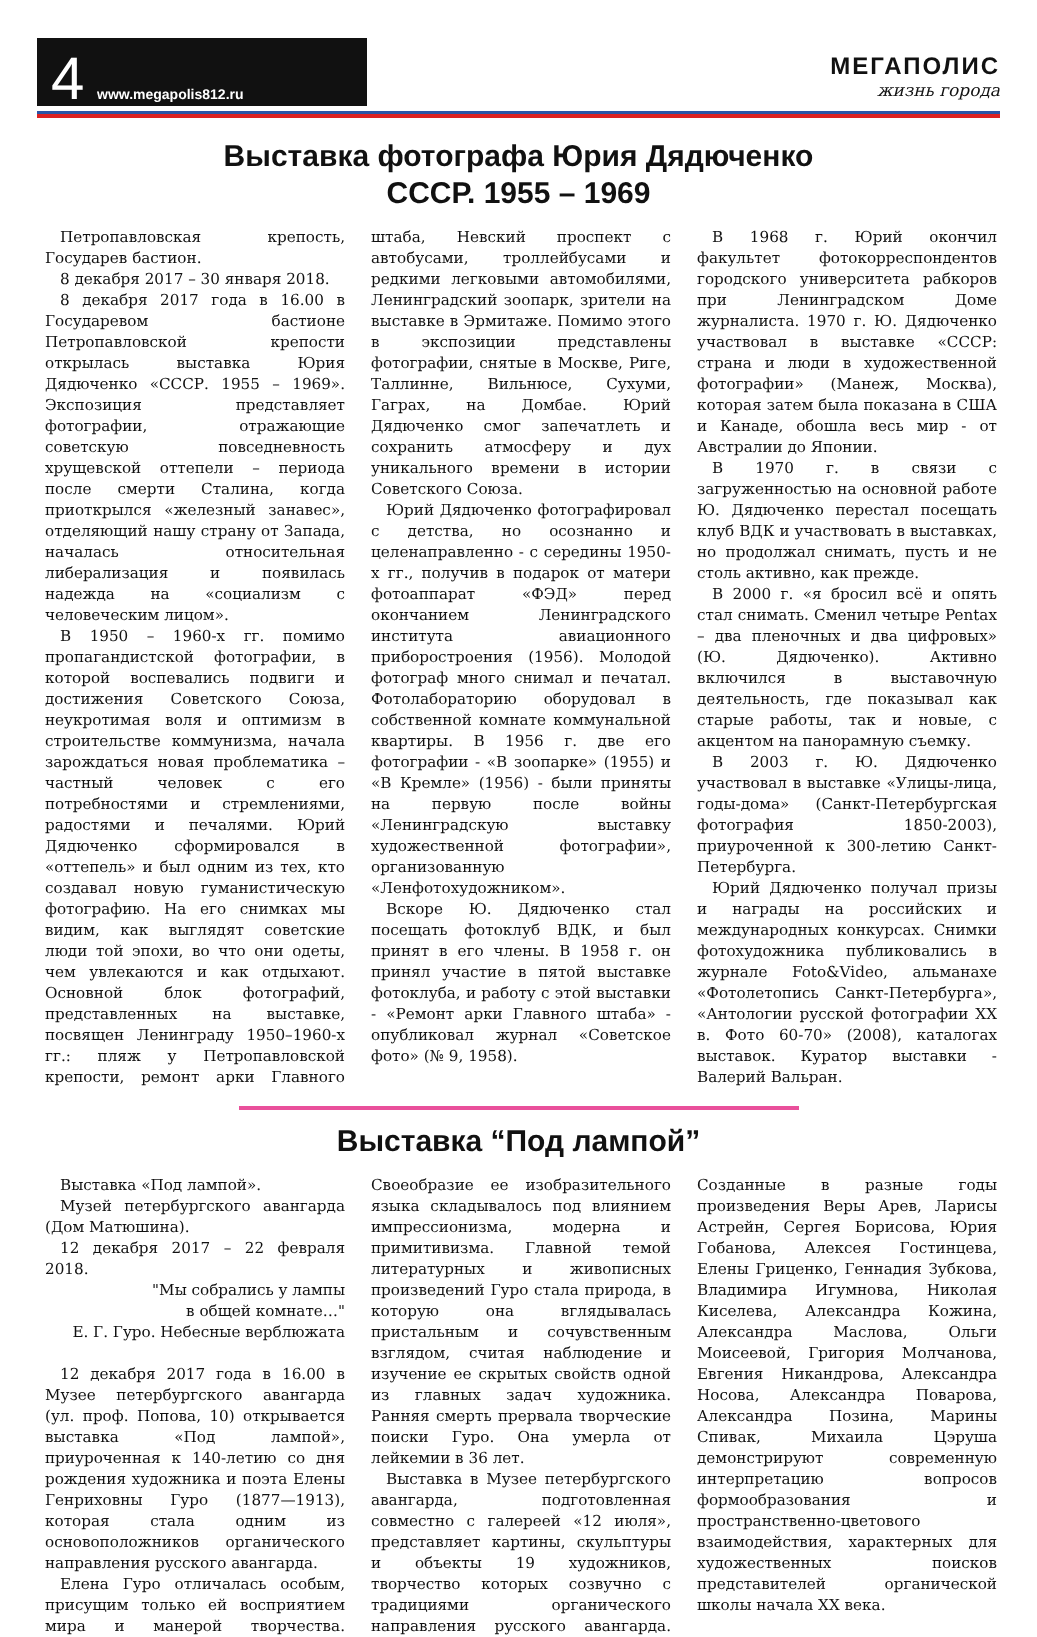4 www.megapolis812.ru
МЕГАПОЛИС
жизнь города
Выставка фотографа Юрия Дядюченко
СССР. 1955 – 1969
Петропавловская крепость, Государев бастион.
8 декабря 2017 – 30 января 2018.
8 декабря 2017 года в 16.00 в Государевом бастионе Петропавловской крепости открылась выставка Юрия Дядюченко «СССР. 1955 – 1969». Экспозиция представляет фотографии, отражающие советскую повседневность хрущевской оттепели – периода после смерти Сталина, когда приоткрылся «железный занавес», отделяющий нашу страну от Запада, началась относительная либерализация и появилась надежда на «социализм с человеческим лицом».
В 1950 – 1960-х гг. помимо пропагандистской фотографии, в которой воспевались подвиги и достижения Советского Союза, неукротимая воля и оптимизм в строительстве коммунизма, начала зарождаться новая проблематика – частный человек с его потребностями и стремлениями, радостями и печалями. Юрий Дядюченко сформировался в «оттепель» и был одним из тех, кто создавал новую гуманистическую фотографию. На его снимках мы видим, как выглядят советские люди той эпохи, во что они одеты, чем увлекаются и как отдыхают. Основной блок фотографий, представленных на выставке, посвящен Ленинграду 1950–1960-х гг.: пляж у Петропавловской крепости, ремонт арки Главного штаба, Невский проспект с автобусами, троллейбусами и редкими легковыми автомобилями, Ленинградский зоопарк, зрители на выставке в Эрмитаже. Помимо этого в экспозиции представлены фотографии, снятые в Москве, Риге, Таллинне, Вильнюсе, Сухуми, Гаграх, на Домбае. Юрий Дядюченко смог запечатлеть и сохранить атмосферу и дух уникального времени в истории Советского Союза.
Юрий Дядюченко фотографировал с детства, но осознанно и целенаправленно - с середины 1950-х гг., получив в подарок от матери фотоаппарат «ФЭД» перед окончанием Ленинградского института авиационного приборостроения (1956). Молодой фотограф много снимал и печатал. Фотолабораторию оборудовал в собственной комнате коммунальной квартиры. В 1956 г. две его фотографии - «В зоопарке» (1955) и «В Кремле» (1956) - были приняты на первую после войны «Ленинградскую выставку художественной фотографии», организованную «Ленфотохудожником».
Вскоре Ю. Дядюченко стал посещать фотоклуб ВДК, и был принят в его члены. В 1958 г. он принял участие в пятой выставке фотоклуба, и работу с этой выставки - «Ремонт арки Главного штаба» - опубликовал журнал «Советское фото» (№ 9, 1958).
В 1968 г. Юрий окончил факультет фотокорреспондентов городского университета рабкоров при Ленинградском Доме журналиста. 1970 г. Ю. Дядюченко участвовал в выставке «СССР: страна и люди в художественной фотографии» (Манеж, Москва), которая затем была показана в США и Канаде, обошла весь мир - от Австралии до Японии.
В 1970 г. в связи с загруженностью на основной работе Ю. Дядюченко перестал посещать клуб ВДК и участвовать в выставках, но продолжал снимать, пусть и не столь активно, как прежде.
В 2000 г. «я бросил всё и опять стал снимать. Сменил четыре Pentax – два пленочных и два цифровых» (Ю. Дядюченко). Активно включился в выставочную деятельность, где показывал как старые работы, так и новые, с акцентом на панорамную съемку.
В 2003 г. Ю. Дядюченко участвовал в выставке «Улицы-лица, годы-дома» (Санкт-Петербургская фотография 1850-2003), приуроченной к 300-летию Санкт-Петербурга.
Юрий Дядюченко получал призы и награды на российских и международных конкурсах. Снимки фотохудожника публиковались в журнале Foto&Video, альманахе «Фотолетопись Санкт-Петербурга», «Антологии русской фотографии XX в. Фото 60-70» (2008), каталогах выставок. Куратор выставки - Валерий Вальран.
Выставка “Под лампой”
Выставка «Под лампой».
Музей петербургского авангарда (Дом Матюшина).
12 декабря 2017 – 22 февраля 2018.
"Мы собрались у лампы
в общей комнате…"
Е. Г. Гуро. Небесные верблюжата
12 декабря 2017 года в 16.00 в Музее петербургского авангарда (ул. проф. Попова, 10) открывается выставка «Под лампой», приуроченная к 140-летию со дня рождения художника и поэта Елены Генриховны Гуро (1877—1913), которая стала одним из основоположников органического направления русского авангарда.
Елена Гуро отличалась особым, присущим только ей восприятием мира и манерой творчества. Своеобразие ее изобразительного языка складывалось под влиянием импрессионизма, модерна и примитивизма. Главной темой литературных и живописных произведений Гуро стала природа, в которую она вглядывалась пристальным и сочувственным взглядом, считая наблюдение и изучение ее скрытых свойств одной из главных задач художника. Ранняя смерть прервала творческие поиски Гуро. Она умерла от лейкемии в 36 лет.
Выставка в Музее петербургского авангарда, подготовленная совместно с галереей «12 июля», представляет картины, скульптуры и объекты 19 художников, творчество которых созвучно с традициями органического направления русского авангарда. Созданные в разные годы произведения Веры Арев, Ларисы Астрейн, Сергея Борисова, Юрия Гобанова, Алексея Гостинцева, Елены Гриценко, Геннадия Зубкова, Владимира Игумнова, Николая Киселева, Александра Кожина, Александра Маслова, Ольги Моисеевой, Григория Молчанова, Евгения Никандрова, Александра Носова, Александра Поварова, Александра Позина, Марины Спивак, Михаила Цэруша демонстрируют современную интерпретацию вопросов формообразования и пространственно-цветового взаимодействия, характерных для художественных поисков представителей органической школы начала XX века.